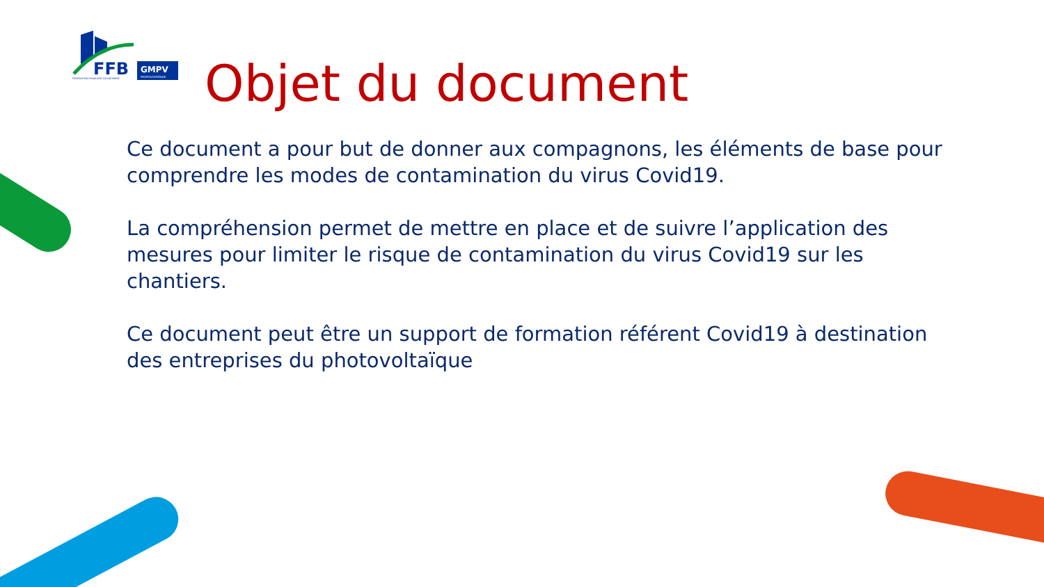FFB
GMPV
PHOTOVOLTAÏQUE
FEDERATION FRANCAISE DU BATIMENT
Objet du document
Ce document a pour but de donner aux compagnons, les éléments de base pour comprendre les modes de contamination du virus Covid19.
La compréhension permet de mettre en place et de suivre l’application des mesures pour limiter le risque de contamination du virus Covid19 sur les chantiers.
Ce document peut être un support de formation référent Covid19 à destination des entreprises du photovoltaïque